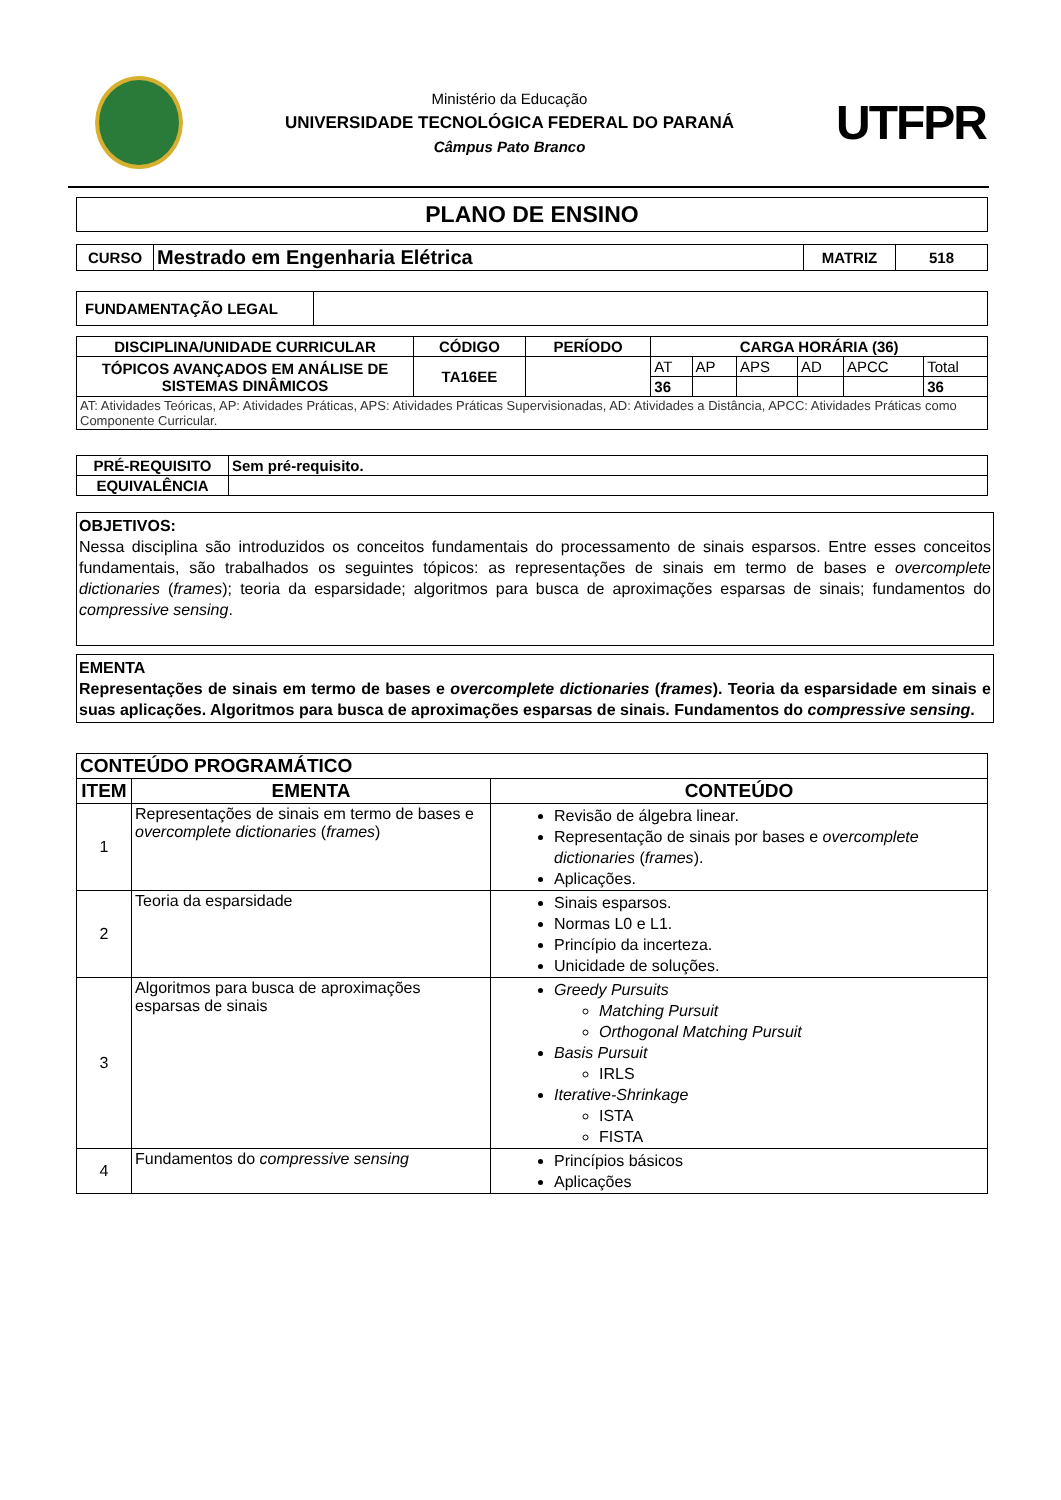Ministério da Educação
UNIVERSIDADE TECNOLÓGICA FEDERAL DO PARANÁ
Câmpus Pato Branco
UTFPR
| PLANO DE ENSINO |
| CURSO | Mestrado em Engenharia Elétrica | MATRIZ | 518 |
| FUNDAMENTAÇÃO LEGAL | |
| DISCIPLINA/UNIDADE CURRICULAR | CÓDIGO | PERÍODO | CARGA HORÁRIA (36) | | | | | |
| --- | --- | --- | --- | --- | --- | --- | --- | --- |
| TÓPICOS AVANÇADOS EM ANÁLISE DE SISTEMAS DINÂMICOS | TA16EE | | AT | AP | APS | AD | APCC | Total |
| | | | 36 | | | | | 36 |
| AT: Atividades Teóricas, AP: Atividades Práticas, APS: Atividades Práticas Supervisionadas, AD: Atividades a Distância, APCC: Atividades Práticas como Componente Curricular. | | | | | | | | |
| PRÉ-REQUISITO | Sem pré-requisito. |
| EQUIVALÊNCIA | |
OBJETIVOS:
Nessa disciplina são introduzidos os conceitos fundamentais do processamento de sinais esparsos. Entre esses conceitos fundamentais, são trabalhados os seguintes tópicos: as representações de sinais em termo de bases e overcomplete dictionaries (frames); teoria da esparsidade; algoritmos para busca de aproximações esparsas de sinais; fundamentos do compressive sensing.
EMENTA
Representações de sinais em termo de bases e overcomplete dictionaries (frames). Teoria da esparsidade em sinais e suas aplicações. Algoritmos para busca de aproximações esparsas de sinais. Fundamentos do compressive sensing.
| CONTEÚDO PROGRAMÁTICO | | |
| --- | --- | --- |
| ITEM | EMENTA | CONTEÚDO |
| 1 | Representações de sinais em termo de bases e overcomplete dictionaries ( frames ) | Revisão de álgebra linear. Representação de sinais por bases e overcomplete dictionaries ( frames ). Aplicações. |
| 2 | Teoria da esparsidade | Sinais esparsos. Normas L0 e L1. Princípio da incerteza. Unicidade de soluções. |
| 3 | Algoritmos para busca de aproximações esparsas de sinais | Greedy Pursuits Matching Pursuit Orthogonal Matching Pursuit Basis Pursuit IRLS Iterative-Shrinkage ISTA FISTA |
| 4 | Fundamentos do compressive sensing | Princípios básicos Aplicações |